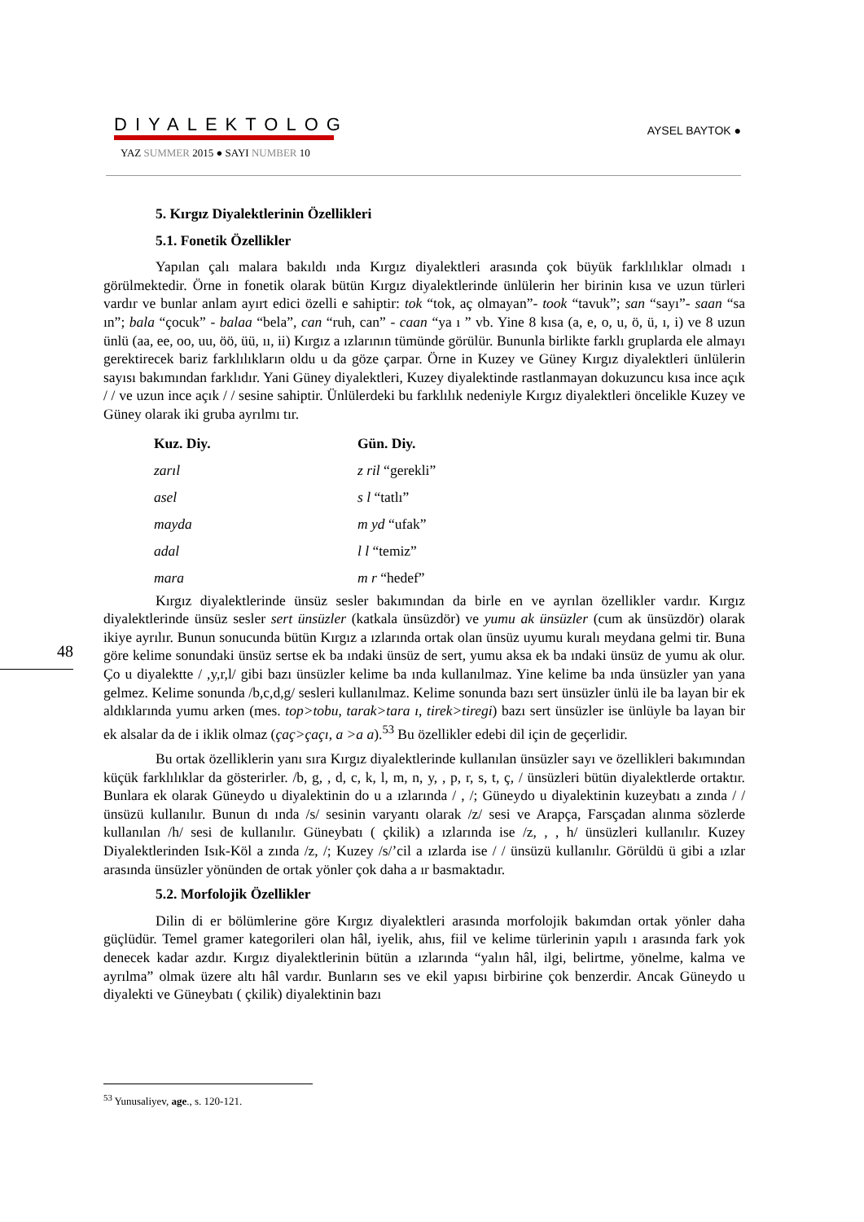DIYALEKTOLOG
YAZ SUMMER 2015 ● SAYI NUMBER 10
AYSEL BAYTOK ●
48
5. Kırgız Diyalektlerinin Özellikleri
5.1. Fonetik Özellikler
Yapılan çalı malara bakıldı ında Kırgız diyalektleri arasında çok büyük farklılıklar olmadı ı görülmektedir. Örne in fonetik olarak bütün Kırgız diyalektlerinde ünlülerin her birinin kısa ve uzun türleri vardır ve bunlar anlam ayırt edici özelli e sahiptir: tok “tok, aç olmayan”- took “tavuk”; san “sayı”- saan “sa ın”; bala “çocuk” - balaa “bela”, can “ruh, can” - caan “ya ı ” vb. Yine 8 kısa (a, e, o, u, ö, ü, ı, i) ve 8 uzun ünlü (aa, ee, oo, uu, öö, üü, ıı, ii) Kırgız a ızlarının tümünde görülür. Bununla birlikte farklı gruplarda ele almayı gerektirecek bariz farklılıkların oldu u da göze çarpar. Örne in Kuzey ve Güney Kırgız diyalektleri ünlülerin sayısı bakımından farklıdır. Yani Güney diyalektleri, Kuzey diyalektinde rastlanmayan dokuzuncu kısa ince açık / / ve uzun ince açık / / sesine sahiptir. Ünlülerdeki bu farklılık nedeniyle Kırgız diyalektleri öncelikle Kuzey ve Güney olarak iki gruba ayrılmı tır.
| Kuz. Diy. | Gün. Diy. |
| --- | --- |
| zarıl | z ril “gerekli” |
| asel | s l “tatlı” |
| mayda | m yd “ufak” |
| adal | l l “temiz” |
| mara | m r “hedef” |
Kırgız diyalektlerinde ünsüz sesler bakımından da birle en ve ayrılan özellikler vardır. Kırgız diyalektlerinde ünsüz sesler sert ünsüzler (katkala ünsüzdör) ve yumu ak ünsüzler (cum ak ünsüzdör) olarak ikiye ayrılır. Bunun sonucunda bütün Kırgız a ızlarında ortak olan ünsüz uyumu kuralı meydana gelmi tir. Buna göre kelime sonundaki ünsüz sertse ek ba ındaki ünsüz de sert, yumu aksa ek ba ındaki ünsüz de yumu ak olur. Ço u diyalektte / ,y,r,l/ gibi bazı ünsüzler kelime ba ında kullanılmaz. Yine kelime ba ında ünsüzler yan yana gelmez. Kelime sonunda /b,c,d,g/ sesleri kullanılmaz. Kelime sonunda bazı sert ünsüzler ünlü ile ba layan bir ek aldıklarında yumu arken (mes. top>tobu, tarak>tara ı, tirek>tiregi) bazı sert ünsüzler ise ünlüyle ba layan bir ek alsalar da de i iklik olmaz (çaç>çaçı, a >a a).<sup>53</sup> Bu özellikler edebi dil için de geçerlidir.
Bu ortak özelliklerin yanı sıra Kırgız diyalektlerinde kullanılan ünsüzler sayı ve özellikleri bakımından küçük farklılıklar da gösterirler. /b, g, , d, c, k, l, m, n, y, , p, r, s, t, ç, / ünsüzleri bütün diyalektlerde ortaktır. Bunlara ek olarak Güneydo u diyalektinin do u a ızlarında / , /; Güneydo u diyalektinin kuzeybatı a zında / / ünsüzü kullanılır. Bunun dı ında /s/ sesinin varyantı olarak /z/ sesi ve Arapça, Farsçadan alınma sözlerde kullanılan /h/ sesi de kullanılır. Güneybatı ( çkilik) a ızlarında ise /z, , , h/ ünsüzleri kullanılır. Kuzey Diyalektlerinden Isık-Köl a zında /z, /; Kuzey /s/’cil a ızlarda ise / / ünsüzü kullanılır. Görüldü ü gibi a ızlar arasında ünsüzler yönünden de ortak yönler çok daha a ır basmaktadır.
5.2. Morfolojik Özellikler
Dilin di er bölümlerine göre Kırgız diyalektleri arasında morfolojik bakımdan ortak yönler daha güçlüdür. Temel gramer kategorileri olan hâl, iyelik, ahıs, fiil ve kelime türlerinin yapılı ı arasında fark yok denecek kadar azdır. Kırgız diyalektlerinin bütün a ızlarında “yalın hâl, ilgi, belirtme, yönelme, kalma ve ayrılma” olmak üzere altı hâl vardır. Bunların ses ve ekil yapısı birbirine çok benzerdir. Ancak Güneydo u diyalekti ve Güneybatı ( çkilik) diyalektinin bazı
<sup>53</sup> Yunusaliyev, age., s. 120-121.